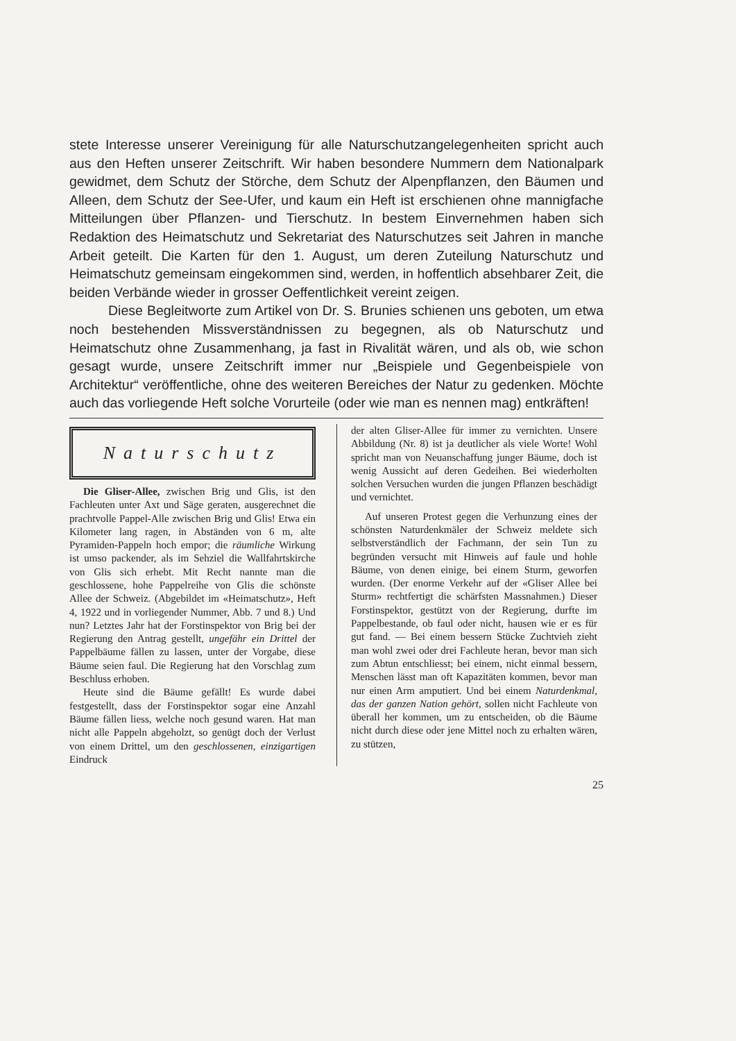stete Interesse unserer Vereinigung für alle Naturschutzangelegenheiten spricht auch aus den Heften unserer Zeitschrift. Wir haben besondere Nummern dem Nationalpark gewidmet, dem Schutz der Störche, dem Schutz der Alpenpflanzen, den Bäumen und Alleen, dem Schutz der See-Ufer, und kaum ein Heft ist erschienen ohne mannigfache Mitteilungen über Pflanzen- und Tierschutz. In bestem Einvernehmen haben sich Redaktion des Heimatschutz und Sekretariat des Naturschutzes seit Jahren in manche Arbeit geteilt. Die Karten für den 1. August, um deren Zuteilung Naturschutz und Heimatschutz gemeinsam eingekommen sind, werden, in hoffentlich absehbarer Zeit, die beiden Verbände wieder in grosser Oeffentlichkeit vereint zeigen.
Diese Begleitworte zum Artikel von Dr. S. Brunies schienen uns geboten, um etwa noch bestehenden Missverständnissen zu begegnen, als ob Naturschutz und Heimatschutz ohne Zusammenhang, ja fast in Rivalität wären, und als ob, wie schon gesagt wurde, unsere Zeitschrift immer nur „Beispiele und Gegenbeispiele von Architektur“ veröffentliche, ohne des weiteren Bereiches der Natur zu gedenken. Möchte auch das vorliegende Heft solche Vorurteile (oder wie man es nennen mag) entkräften!
Naturschutz
Die Gliser-Allee, zwischen Brig und Glis, ist den Fachleuten unter Axt und Säge geraten, ausgerechnet die prachtvolle Pappel-Alle zwischen Brig und Glis! Etwa ein Kilometer lang ragen, in Abständen von 6 m, alte Pyramiden-Pappeln hoch empor; die räumliche Wirkung ist umso packender, als im Sehziel die Wallfahrtskirche von Glis sich erhebt. Mit Recht nannte man die geschlossene, hohe Pappelreihe von Glis die schönste Allee der Schweiz. (Abgebildet im «Heimatschutz», Heft 4, 1922 und in vorliegender Nummer, Abb. 7 und 8.) Und nun? Letztes Jahr hat der Forstinspektor von Brig bei der Regierung den Antrag gestellt, ungefähr ein Drittel der Pappelbäume fällen zu lassen, unter der Vorgabe, diese Bäume seien faul. Die Regierung hat den Vorschlag zum Beschluss erhoben.
Heute sind die Bäume gefällt! Es wurde dabei festgestellt, dass der Forstinspektor sogar eine Anzahl Bäume fällen liess, welche noch gesund waren. Hat man nicht alle Pappeln abgeholzt, so genügt doch der Verlust von einem Drittel, um den geschlossenen, einzigartigen Eindruck
der alten Gliser-Allee für immer zu vernichten. Unsere Abbildung (Nr. 8) ist ja deutlicher als viele Worte! Wohl spricht man von Neuanschaffung junger Bäume, doch ist wenig Aussicht auf deren Gedeihen. Bei wiederholten solchen Versuchen wurden die jungen Pflanzen beschädigt und vernichtet.
Auf unseren Protest gegen die Verhunzung eines der schönsten Naturdenkmäler der Schweiz meldete sich selbstverständlich der Fachmann, der sein Tun zu begründen versucht mit Hinweis auf faule und hohle Bäume, von denen einige, bei einem Sturm, geworfen wurden. (Der enorme Verkehr auf der «Gliser Allee bei Sturm» rechtfertigt die schärfsten Massnahmen.) Dieser Forstinspektor, gestützt von der Regierung, durfte im Pappelbestande, ob faul oder nicht, hausen wie er es für gut fand. — Bei einem bessern Stücke Zuchtvieh zieht man wohl zwei oder drei Fachleute heran, bevor man sich zum Abtun entschliesst; bei einem, nicht einmal bessern, Menschen lässt man oft Kapazitäten kommen, bevor man nur einen Arm amputiert. Und bei einem Naturdenkmal, das der ganzen Nation gehört, sollen nicht Fachleute von überall her kommen, um zu entscheiden, ob die Bäume nicht durch diese oder jene Mittel noch zu erhalten wären, zu stützen,
25